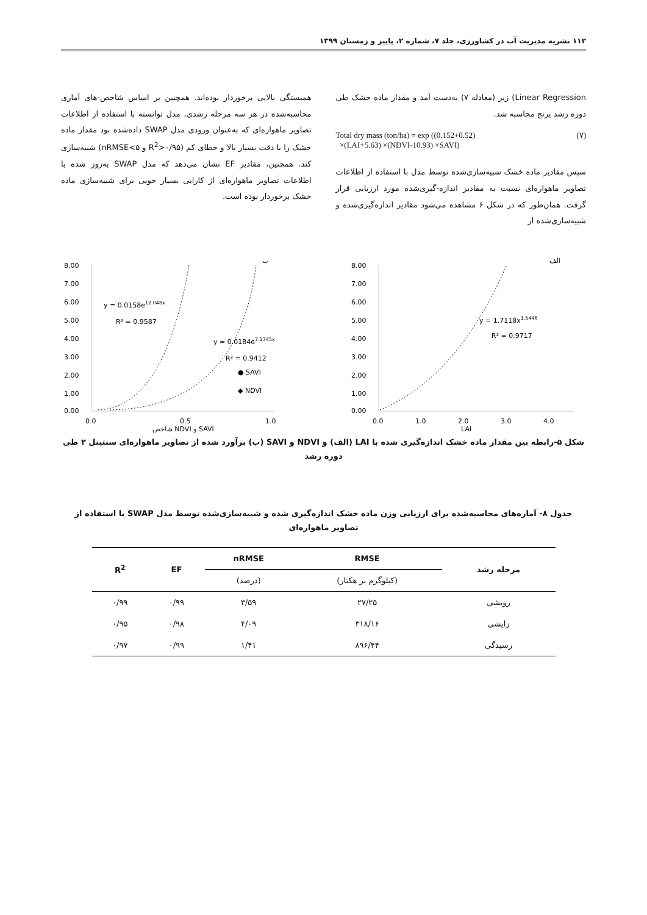۱۱۲ نشریه مدیریت آب در کشاورزی، جلد ۷، شماره ۲، پاییز و زمستان ۱۳۹۹
Linear Regression) زیر (معادله ۷) به‌دست آمد و مقدار ماده خشک طی دوره رشد برنج محاسبه شد.
Total dry mass (ton/ha) = exp ((0.152+0.52)
×(LAI+5.63) ×(NDVI-10.93) ×SAVI)
(۷)
سپس مقادیر ماده خشک شبیه‌سازی‌شده توسط مدل با استفاده از اطلاعات تصاویر ماهواره‌ای نسبت به مقادیر اندازه-گیری‌شده مورد ارزیابی قرار گرفت. همان‌طور که در شکل ۶ مشاهده می‌شود مقادیر اندازه‌گیری‌شده و شبیه‌سازی‌شده از
همبستگی بالایی برخوردار بوده‌اند. همچنین بر اساس شاخص-های آماری محاسبه‌شده در هر سه مرحله رشدی، مدل توانسته با استفاده از اطلاعات تصاویر ماهواره‌ای که به‌عنوان ورودی مدل SWAP داده‌شده بود مقدار ماده خشک را با دقت بسیار بالا و خطای کم (R<sup>2</sup>>۰/۹۵ و nRMSE<۵) شبیه‌سازی کند. همچنین، مقادیر EF نشان می‌دهد که مدل SWAP به‌روز شده با اطلاعات تصاویر ماهواره‌ای از کارایی بسیار خوبی برای شبیه‌سازی ماده خشک برخوردار بوده است.
ب
8.00
7.00
6.00
5.00
4.00
3.00
2.00
1.00
0.00
0.0
0.5
1.0
شاخص NDVI و SAVI
y = 0.0158e12.048x
R² = 0.9587
y = 0.0184e7.1745x
R² = 0.9412
● SAVI
◆ NDVI
الف
8.00
7.00
6.00
5.00
4.00
3.00
2.00
1.00
0.00
0.0
1.0
2.0
3.0
4.0
LAI
y = 1.7118x1.5446
R² = 0.9717
شکل ۵-رابطه بین مقدار ماده خشک اندازه‌گیری شده با LAI (الف) و NDVI و SAVI (ب) برآورد شده از تصاویر ماهواره‌ای سنتینل ۲ طی دوره رشد
جدول ۸- آماره‌های محاسبه‌شده برای ارزیابی وزن ماده خشک اندازه‌گیری شده و شبیه‌سازی‌شده توسط مدل SWAP با استفاده از تصاویر ماهواره‌ای
| مرحله رشد | RMSE | nRMSE | EF | R<sup>2</sup> |
| --- | --- | --- | --- | --- |
| | (کیلوگرم بر هکتار) | (درصد) | | |
| رویشی | ۲۷/۲۵ | ۳/۵۹ | ۰/۹۹ | ۰/۹۹ |
| زایشی | ۳۱۸/۱۶ | ۴/۰۹ | ۰/۹۸ | ۰/۹۵ |
| رسیدگی | ۸۹۶/۴۴ | ۱/۴۱ | ۰/۹۹ | ۰/۹۷ |